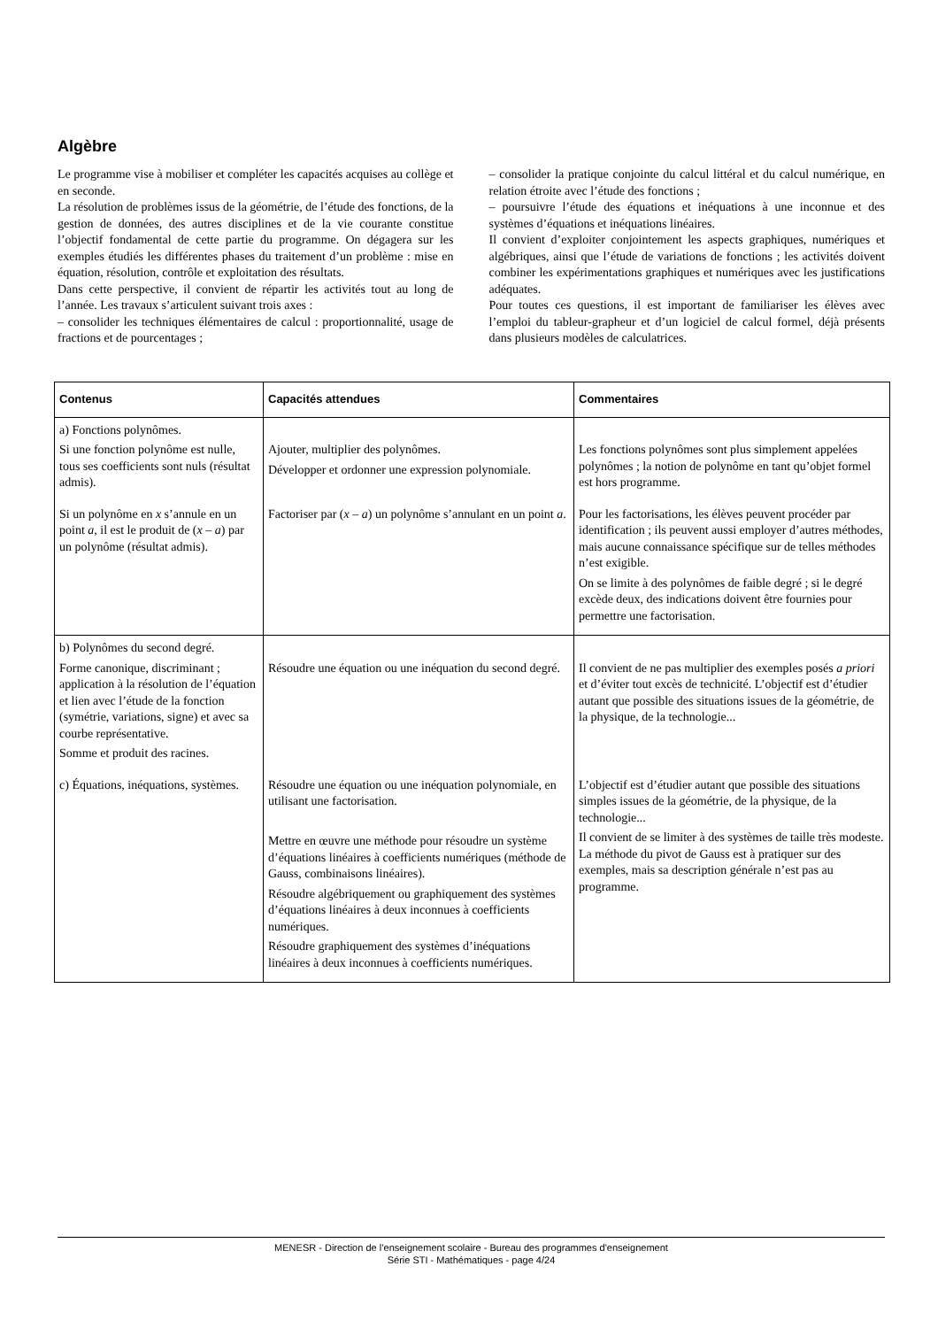Algèbre
Le programme vise à mobiliser et compléter les capacités acquises au collège et en seconde.
La résolution de problèmes issus de la géométrie, de l’étude des fonctions, de la gestion de données, des autres disciplines et de la vie courante constitue l’objectif fondamental de cette partie du programme. On dégagera sur les exemples étudiés les différentes phases du traitement d’un problème : mise en équation, résolution, contrôle et exploitation des résultats.
Dans cette perspective, il convient de répartir les activités tout au long de l’année. Les travaux s’articulent suivant trois axes :
– consolider les techniques élémentaires de calcul : proportionnalité, usage de fractions et de pourcentages ;
– consolider la pratique conjointe du calcul littéral et du calcul numérique, en relation étroite avec l’étude des fonctions ;
– poursuivre l’étude des équations et inéquations à une inconnue et des systèmes d’équations et inéquations linéaires.
Il convient d’exploiter conjointement les aspects graphiques, numériques et algébriques, ainsi que l’étude de variations de fonctions ; les activités doivent combiner les expérimentations graphiques et numériques avec les justifications adéquates.
Pour toutes ces questions, il est important de familiariser les élèves avec l’emploi du tableur-grapheur et d’un logiciel de calcul formel, déjà présents dans plusieurs modèles de calculatrices.
| Contenus | Capacités attendues | Commentaires |
| --- | --- | --- |
| a) Fonctions polynômes. Si une fonction polynôme est nulle, tous ses coefficients sont nuls (résultat admis). | Ajouter, multiplier des polynômes. Développer et ordonner une expression polynomiale. | Les fonctions polynômes sont plus simplement appelées polynômes ; la notion de polynôme en tant qu’objet formel est hors programme. |
| Si un polynôme en x s’annule en un point a , il est le produit de ( x – a ) par un polynôme (résultat admis). | Factoriser par ( x – a ) un polynôme s’annulant en un point a . | Pour les factorisations, les élèves peuvent procéder par identification ; ils peuvent aussi employer d’autres méthodes, mais aucune connaissance spécifique sur de telles méthodes n’est exigible. On se limite à des polynômes de faible degré ; si le degré excède deux, des indications doivent être fournies pour permettre une factorisation. |
| b) Polynômes du second degré. Forme canonique, discriminant ; application à la résolution de l’équation et lien avec l’étude de la fonction (symétrie, variations, signe) et avec sa courbe représentative. Somme et produit des racines. | Résoudre une équation ou une inéquation du second degré. | Il convient de ne pas multiplier des exemples posés a priori et d’éviter tout excès de technicité. L’objectif est d’étudier autant que possible des situations issues de la géométrie, de la physique, de la technologie... |
| c) Équations, inéquations, systèmes. | Résoudre une équation ou une inéquation polynomiale, en utilisant une factorisation. Mettre en œuvre une méthode pour résoudre un système d’équations linéaires à coefficients numériques (méthode de Gauss, combinaisons linéaires). Résoudre algébriquement ou graphiquement des systèmes d’équations linéaires à deux inconnues à coefficients numériques. Résoudre graphiquement des systèmes d’inéquations linéaires à deux inconnues à coefficients numériques. | L’objectif est d’étudier autant que possible des situations simples issues de la géométrie, de la physique, de la technologie... Il convient de se limiter à des systèmes de taille très modeste. La méthode du pivot de Gauss est à pratiquer sur des exemples, mais sa description générale n’est pas au programme. |
MENESR - Direction de l’enseignement scolaire - Bureau des programmes d'enseignement
Série STI - Mathématiques - page 4/24